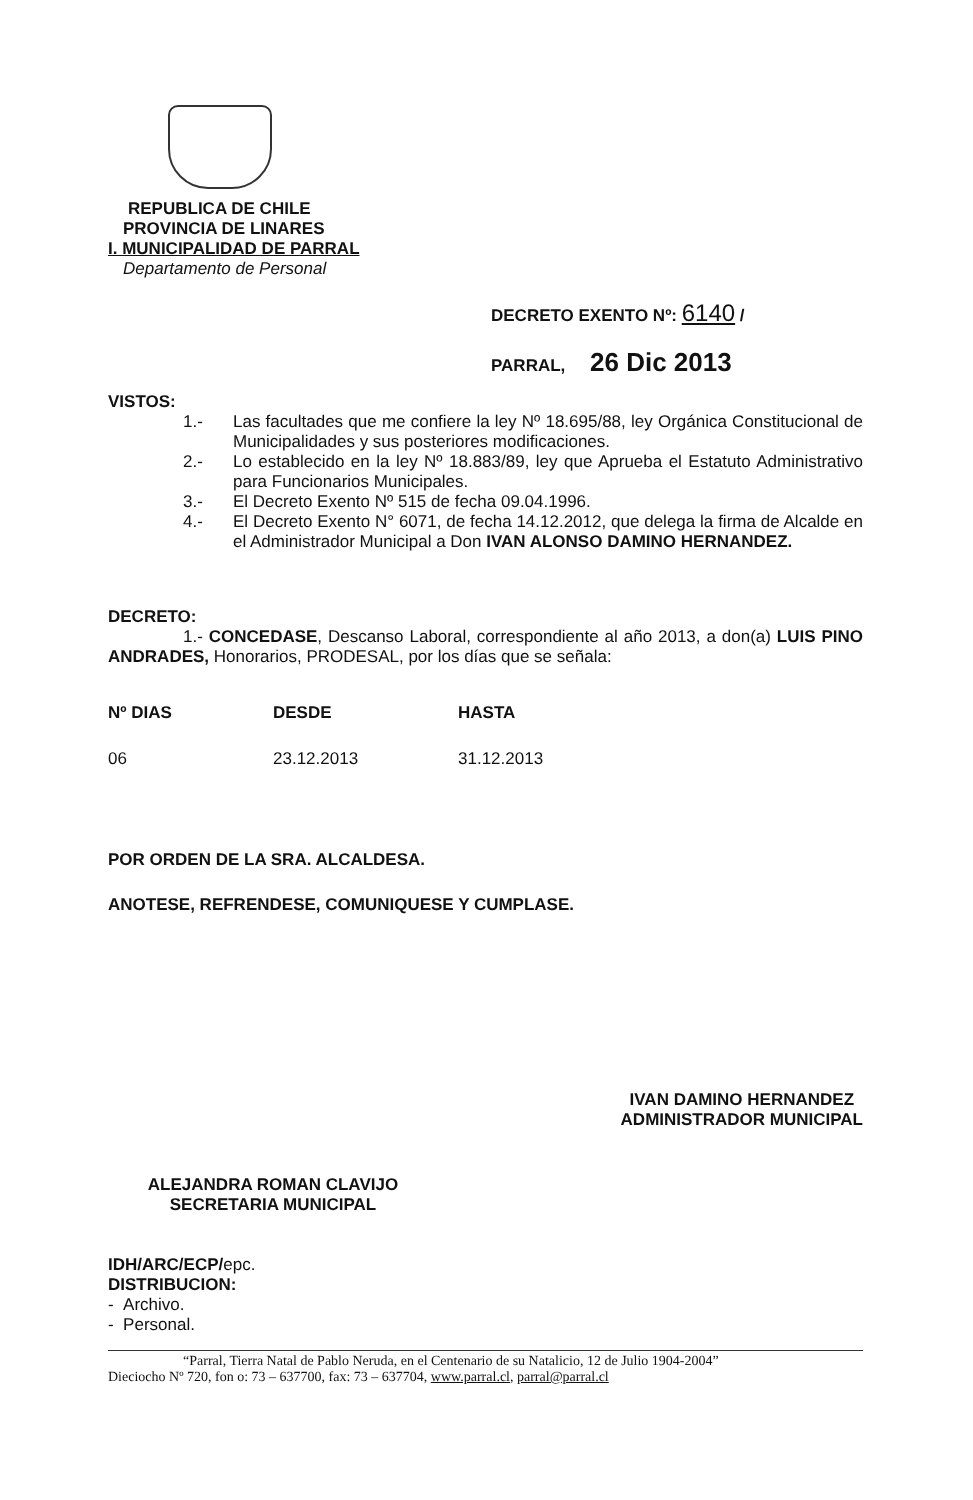REPUBLICA DE CHILE
PROVINCIA DE LINARES
I. MUNICIPALIDAD DE PARRAL
Departamento de Personal
DECRETO EXENTO Nº: 6140 /
PARRAL, 26 Dic 2013
VISTOS:
1.- Las facultades que me confiere la ley Nº 18.695/88, ley Orgánica Constitucional de Municipalidades y sus posteriores modificaciones.
2.- Lo establecido en la ley Nº 18.883/89, ley que Aprueba el Estatuto Administrativo para Funcionarios Municipales.
3.- El Decreto Exento Nº 515 de fecha 09.04.1996.
4.- El Decreto Exento N° 6071, de fecha 14.12.2012, que delega la firma de Alcalde en el Administrador Municipal a Don IVAN ALONSO DAMINO HERNANDEZ.
DECRETO:
1.- CONCEDASE, Descanso Laboral, correspondiente al año 2013, a don(a) LUIS PINO ANDRADES, Honorarios, PRODESAL, por los días que se señala:
| Nº DIAS | DESDE | HASTA |
| --- | --- | --- |
| 06 | 23.12.2013 | 31.12.2013 |
POR ORDEN DE LA SRA. ALCALDESA.
ANOTESE, REFRENDESE, COMUNIQUESE Y CUMPLASE.
ALEJANDRA ROMAN CLAVIJO
SECRETARIA MUNICIPAL
IVAN DAMINO HERNANDEZ
ADMINISTRADOR MUNICIPAL
IDH/ARC/ECP/epc.
DISTRIBUCION:
- Archivo.
- Personal.
“Parral, Tierra Natal de Pablo Neruda, en el Centenario de su Natalicio, 12 de Julio 1904-2004”
Dieciocho Nº 720, fon o: 73 – 637700, fax: 73 – 637704, www.parral.cl, parral@parral.cl